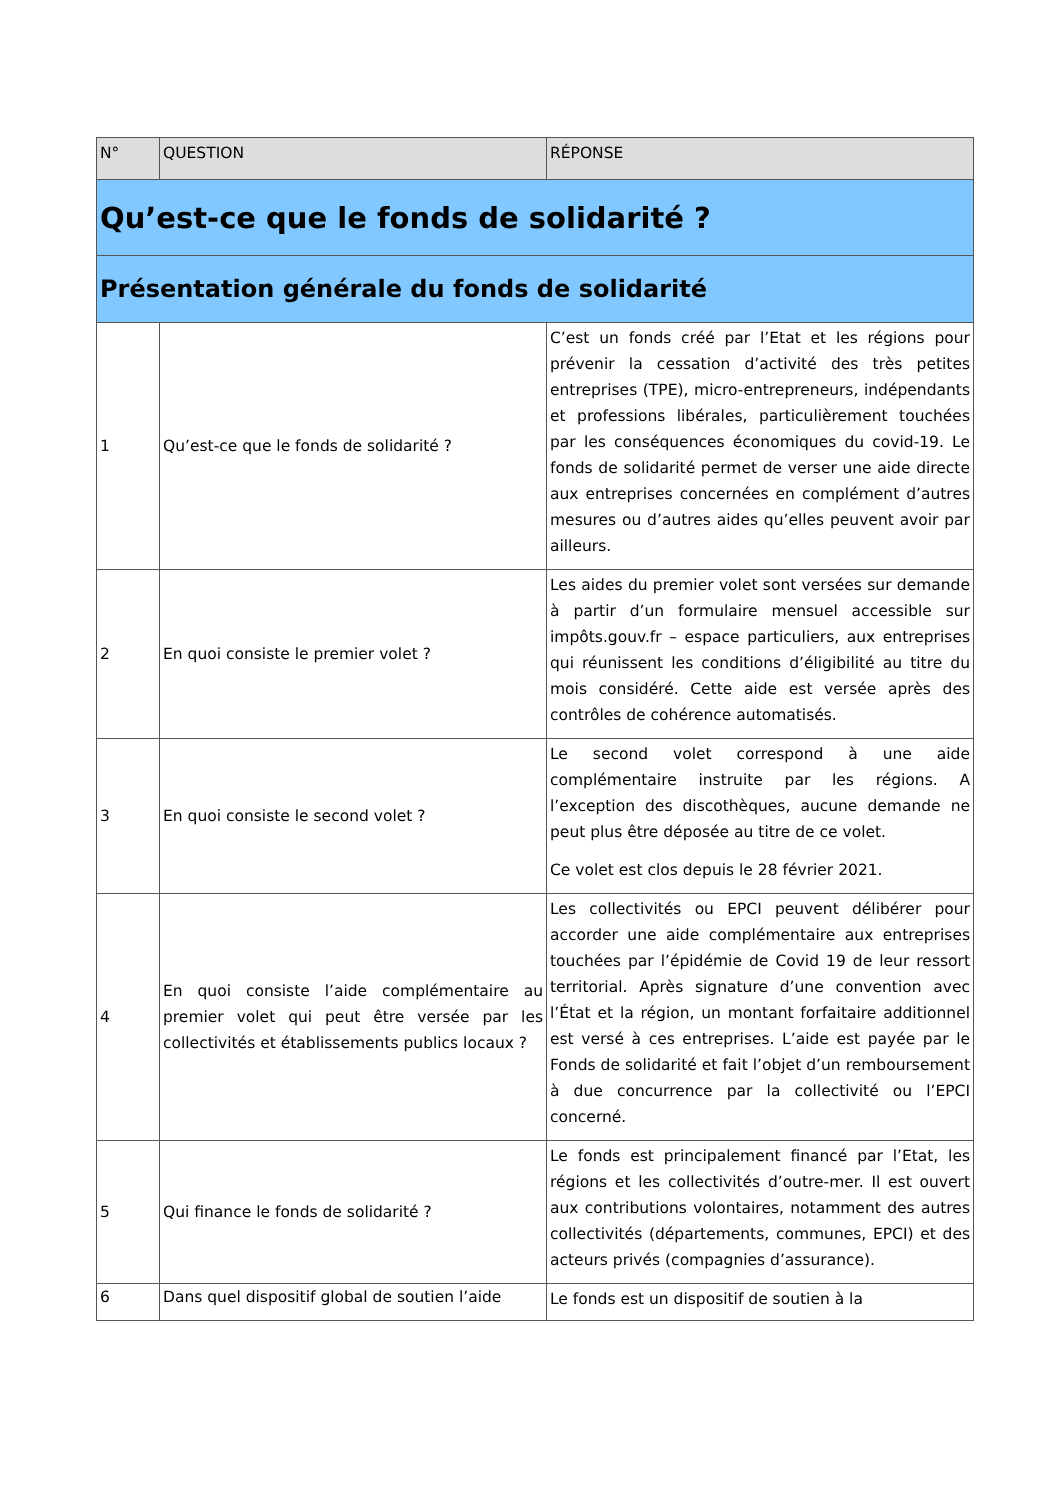| N° | QUESTION | RÉPONSE |
| --- | --- | --- |
| Qu’est-ce que le fonds de solidarité ? | | |
| Présentation générale du fonds de solidarité | | |
| 1 | Qu’est-ce que le fonds de solidarité ? | C’est un fonds créé par l’Etat et les régions pour prévenir la cessation d’activité des très petites entreprises (TPE), micro-entrepreneurs, indépendants et professions libérales, particulièrement touchées par les conséquences économiques du covid-19. Le fonds de solidarité permet de verser une aide directe aux entreprises concernées en complément d’autres mesures ou d’autres aides qu’elles peuvent avoir par ailleurs. |
| 2 | En quoi consiste le premier volet ? | Les aides du premier volet sont versées sur demande à partir d’un formulaire mensuel accessible sur impôts.gouv.fr – espace particuliers, aux entreprises qui réunissent les conditions d’éligibilité au titre du mois considéré. Cette aide est versée après des contrôles de cohérence automatisés. |
| 3 | En quoi consiste le second volet ? | Le second volet correspond à une aide complémentaire instruite par les régions. A l’exception des discothèques, aucune demande ne peut plus être déposée au titre de ce volet. Ce volet est clos depuis le 28 février 2021. |
| 4 | En quoi consiste l’aide complémentaire au premier volet qui peut être versée par les collectivités et établissements publics locaux ? | Les collectivités ou EPCI peuvent délibérer pour accorder une aide complémentaire aux entreprises touchées par l’épidémie de Covid 19 de leur ressort territorial. Après signature d’une convention avec l’État et la région, un montant forfaitaire additionnel est versé à ces entreprises. L’aide est payée par le Fonds de solidarité et fait l’objet d’un remboursement à due concurrence par la collectivité ou l’EPCI concerné. |
| 5 | Qui finance le fonds de solidarité ? | Le fonds est principalement financé par l’Etat, les régions et les collectivités d’outre-mer. Il est ouvert aux contributions volontaires, notamment des autres collectivités (départements, communes, EPCI) et des acteurs privés (compagnies d’assurance). |
| 6 | Dans quel dispositif global de soutien l’aide | Le fonds est un dispositif de soutien à la |